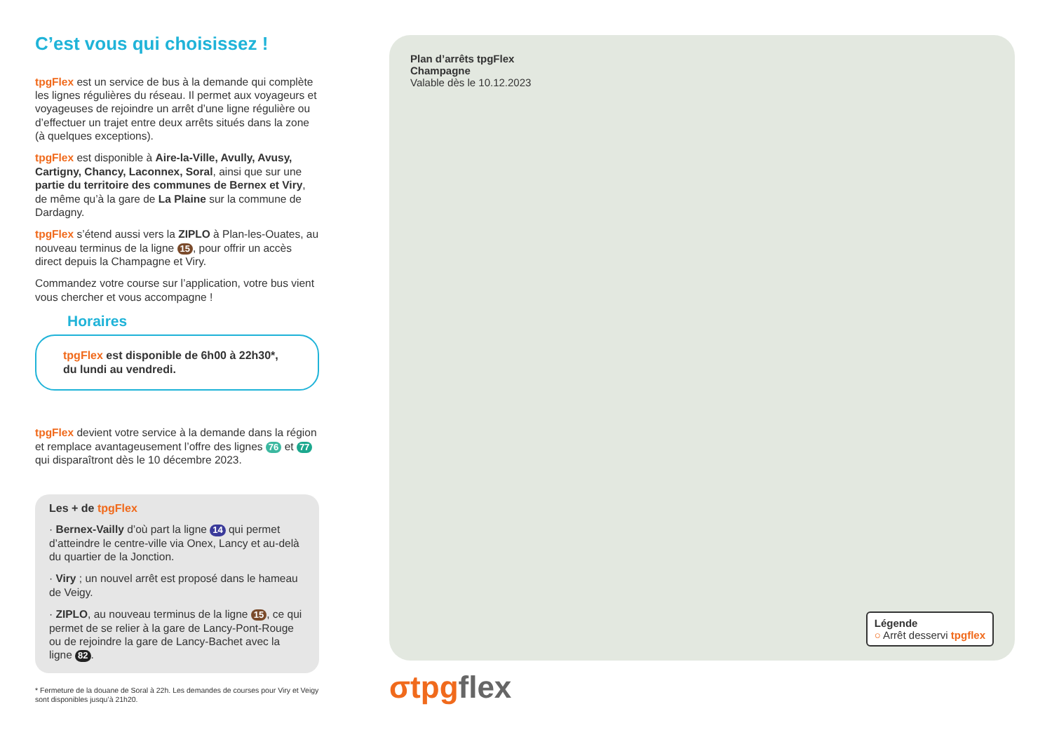C’est vous qui choisissez !
tpgFlex est un service de bus à la demande qui complète les lignes régulières du réseau. Il permet aux voyageurs et voyageuses de rejoindre un arrêt d’une ligne régulière ou d’effectuer un trajet entre deux arrêts situés dans la zone (à quelques exceptions).
tpgFlex est disponible à Aire-la-Ville, Avully, Avusy, Cartigny, Chancy, Laconnex, Soral, ainsi que sur une partie du territoire des communes de Bernex et Viry, de même qu’à la gare de La Plaine sur la commune de Dardagny.
tpgFlex s’étend aussi vers la ZIPLO à Plan-les-Ouates, au nouveau terminus de la ligne 15, pour offrir un accès direct depuis la Champagne et Viry.
Commandez votre course sur l’application, votre bus vient vous chercher et vous accompagne !
Horaires
tpgFlex est disponible de 6h00 à 22h30*, du lundi au vendredi.
tpgFlex devient votre service à la demande dans la région et remplace avantageusement l’offre des lignes 76 et 77 qui disparaîtront dès le 10 décembre 2023.
Les + de tpgFlex
· Bernex-Vailly d’où part la ligne 14 qui permet d’atteindre le centre-ville via Onex, Lancy et au-delà du quartier de la Jonction.
· Viry ; un nouvel arrêt est proposé dans le hameau de Veigy.
· ZIPLO, au nouveau terminus de la ligne 15, ce qui permet de se relier à la gare de Lancy-Pont-Rouge ou de rejoindre la gare de Lancy-Bachet avec la ligne 82.
* Fermeture de la douane de Soral à 22h. Les demandes de courses pour Viry et Veigy sont disponibles jusqu’à 21h20.
Plan d’arrêts tpgFlex
Champagne
Valable dès le 10.12.2023
Légende
○ Arrêt desservi tpgflex
σtpgflex